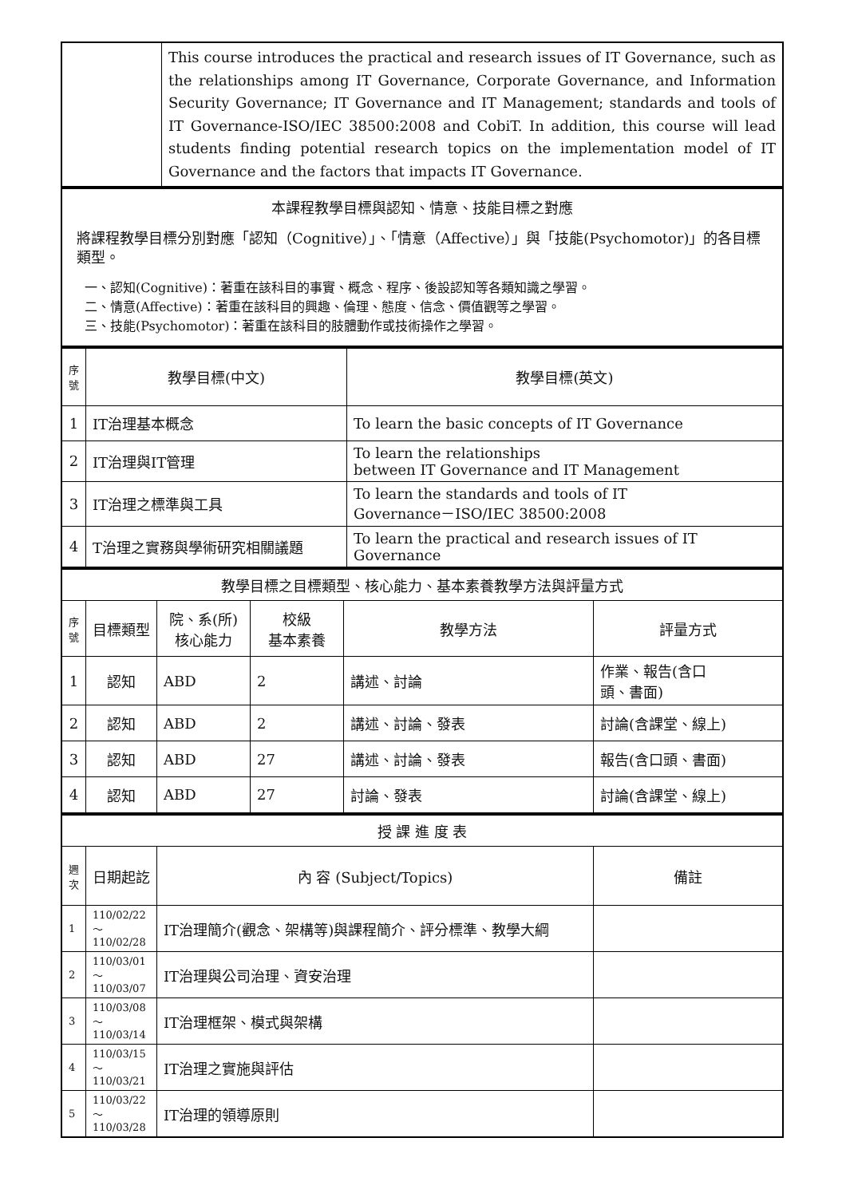| | This course introduces the practical and research issues of IT Governance, such as the relationships among IT Governance, Corporate Governance, and Information Security Governance; IT Governance and IT Management; standards and tools of IT Governance-ISO/IEC 38500:2008 and CobiT. In addition, this course will lead students finding potential research topics on the implementation model of IT Governance and the factors that impacts IT Governance. |
| 本課程教學目標與認知、情意、技能目標之對應 將課程教學目標分別對應「認知（Cognitive）」、「情意（Affective）」與「技能(Psychomotor)」的各目標類型。 一、認知(Cognitive)：著重在該科目的事實、概念、程序、後設認知等各類知識之學習。 二、情意(Affective)：著重在該科目的興趣、倫理、態度、信念、價值觀等之學習。 三、技能(Psychomotor)：著重在該科目的肢體動作或技術操作之學習。 |
| 序號 | 教學目標(中文) | 教學目標(英文) |
| --- | --- | --- |
| 1 | IT治理基本概念 | To learn the basic concepts of IT Governance |
| 2 | IT治理與IT管理 | To learn the relationships between IT Governance and IT Management |
| 3 | IT治理之標準與工具 | To learn the standards and tools of IT Governance－ISO/IEC 38500:2008 |
| 4 | T治理之實務與學術研究相關議題 | To learn the practical and research issues of IT Governance |
| 教學目標之目標類型、核心能力、基本素養教學方法與評量方式 | | | | | |
| 序號 | 目標類型 | 院、系(所) 核心能力 | 校級 基本素養 | 教學方法 | 評量方式 |
| 1 | 認知 | ABD | 2 | 講述、討論 | 作業、報告(含口 頭、書面) |
| 2 | 認知 | ABD | 2 | 講述、討論、發表 | 討論(含課堂、線上) |
| 3 | 認知 | ABD | 27 | 講述、討論、發表 | 報告(含口頭、書面) |
| 4 | 認知 | ABD | 27 | 討論、發表 | 討論(含課堂、線上) |
| 授 課 進 度 表 | | | |
| 週次 | 日期起訖 | 內 容 (Subject/Topics) | 備註 |
| 1 | 110/02/22～ 110/02/28 | IT治理簡介(觀念、架構等)與課程簡介、評分標準、教學大綱 | |
| 2 | 110/03/01～ 110/03/07 | IT治理與公司治理、資安治理 | |
| 3 | 110/03/08～ 110/03/14 | IT治理框架、模式與架構 | |
| 4 | 110/03/15～ 110/03/21 | IT治理之實施與評估 | |
| 5 | 110/03/22～ 110/03/28 | IT治理的領導原則 | |